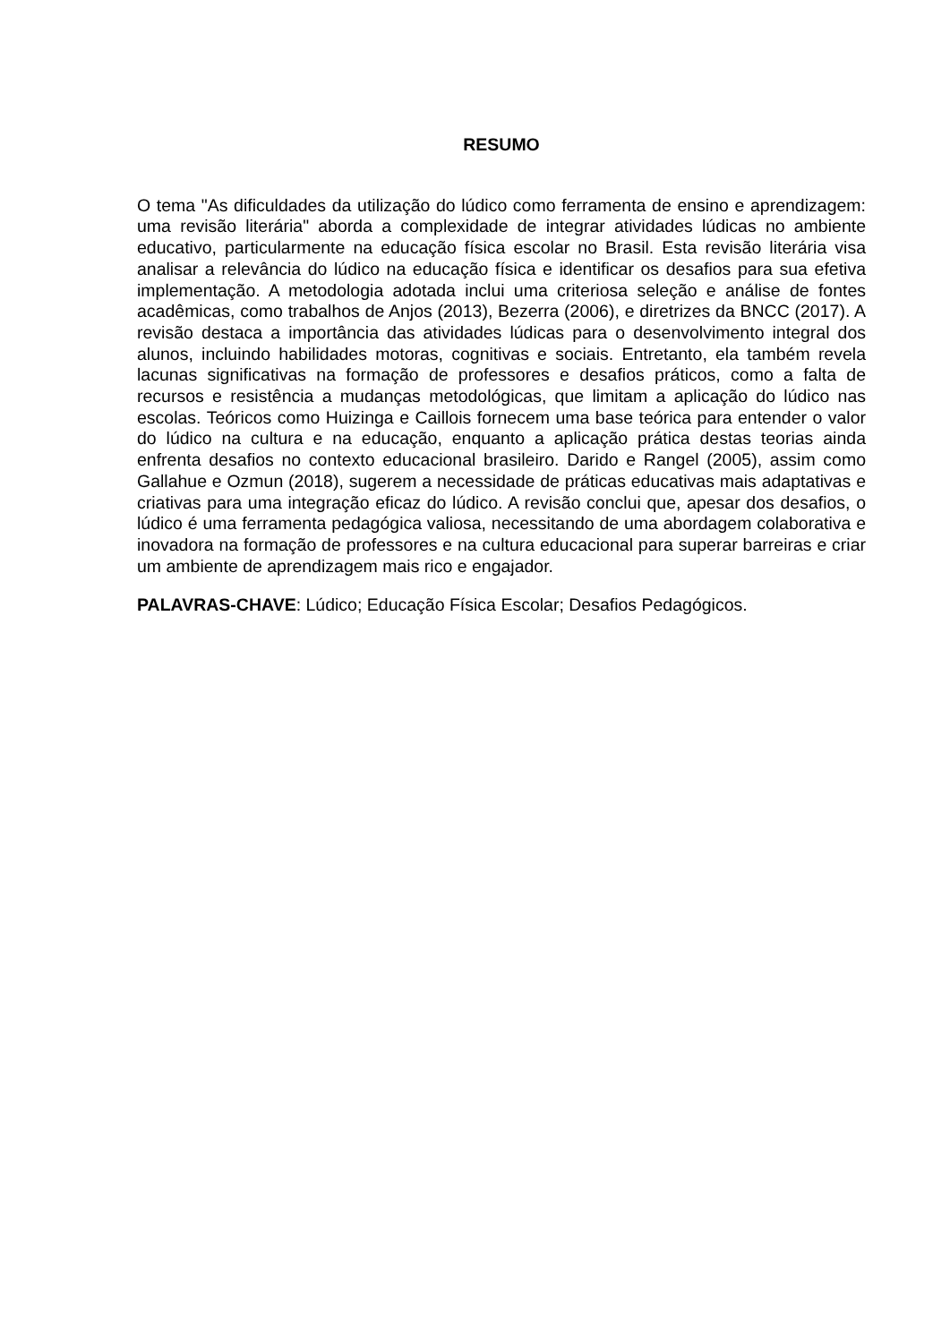RESUMO
O tema "As dificuldades da utilização do lúdico como ferramenta de ensino e aprendizagem: uma revisão literária" aborda a complexidade de integrar atividades lúdicas no ambiente educativo, particularmente na educação física escolar no Brasil. Esta revisão literária visa analisar a relevância do lúdico na educação física e identificar os desafios para sua efetiva implementação. A metodologia adotada inclui uma criteriosa seleção e análise de fontes acadêmicas, como trabalhos de Anjos (2013), Bezerra (2006), e diretrizes da BNCC (2017). A revisão destaca a importância das atividades lúdicas para o desenvolvimento integral dos alunos, incluindo habilidades motoras, cognitivas e sociais. Entretanto, ela também revela lacunas significativas na formação de professores e desafios práticos, como a falta de recursos e resistência a mudanças metodológicas, que limitam a aplicação do lúdico nas escolas. Teóricos como Huizinga e Caillois fornecem uma base teórica para entender o valor do lúdico na cultura e na educação, enquanto a aplicação prática destas teorias ainda enfrenta desafios no contexto educacional brasileiro. Darido e Rangel (2005), assim como Gallahue e Ozmun (2018), sugerem a necessidade de práticas educativas mais adaptativas e criativas para uma integração eficaz do lúdico. A revisão conclui que, apesar dos desafios, o lúdico é uma ferramenta pedagógica valiosa, necessitando de uma abordagem colaborativa e inovadora na formação de professores e na cultura educacional para superar barreiras e criar um ambiente de aprendizagem mais rico e engajador.
PALAVRAS-CHAVE: Lúdico; Educação Física Escolar; Desafios Pedagógicos.